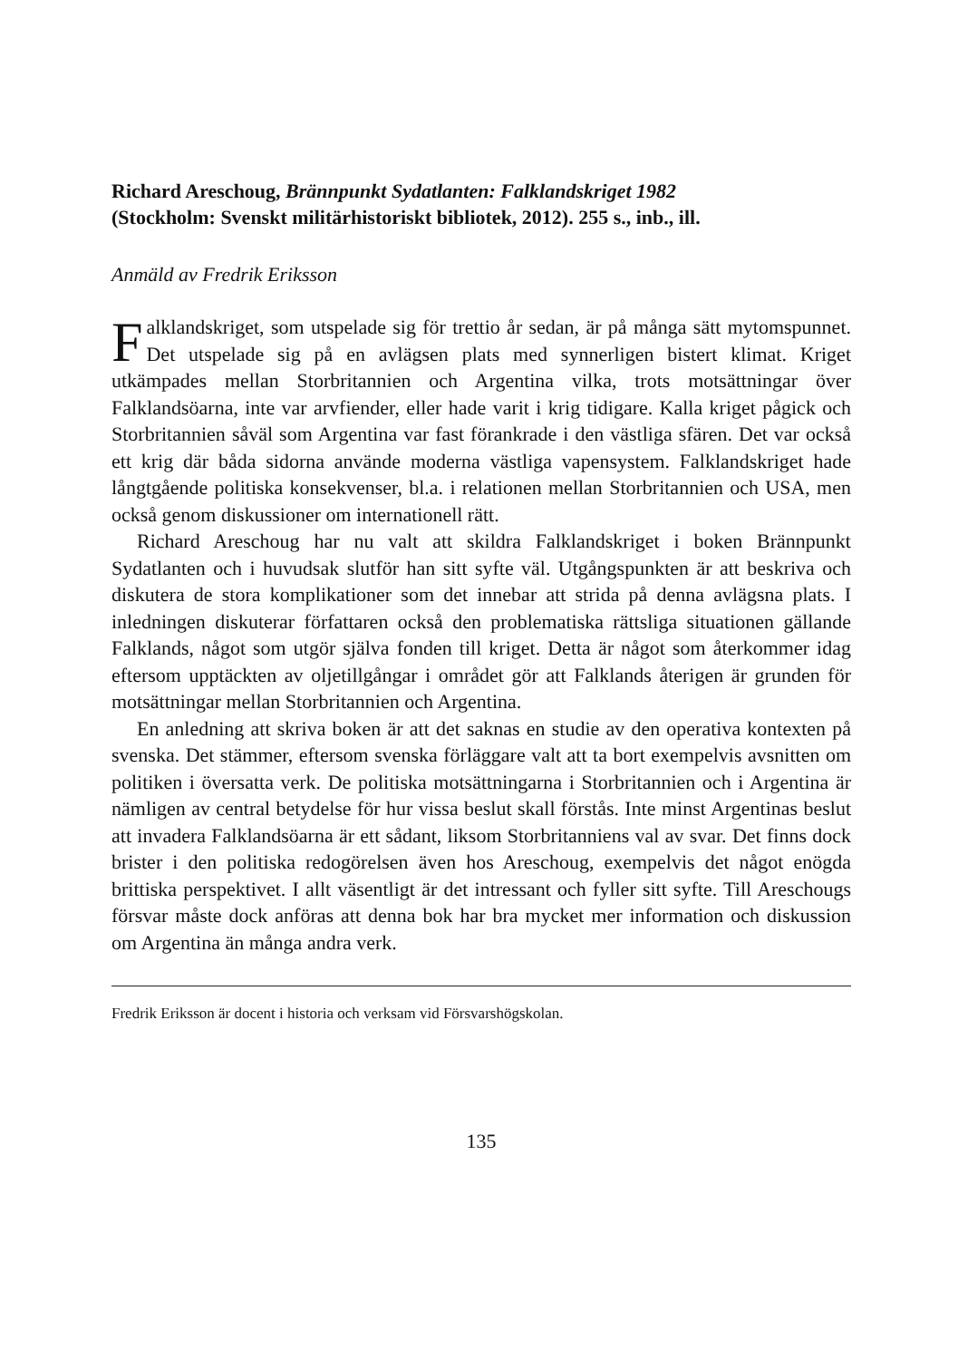Richard Areschoug, Brännpunkt Sydatlanten: Falklandskriget 1982
(Stockholm: Svenskt militärhistoriskt bibliotek, 2012). 255 s., inb., ill.
Anmäld av Fredrik Eriksson
Falklandskriget, som utspelade sig för trettio år sedan, är på många sätt mytomspunnet. Det utspelade sig på en avlägsen plats med synnerligen bistert klimat. Kriget utkämpades mellan Storbritannien och Argentina vilka, trots motsättningar över Falklandsöarna, inte var arvfiender, eller hade varit i krig tidigare. Kalla kriget pågick och Storbritannien såväl som Argentina var fast förankrade i den västliga sfären. Det var också ett krig där båda sidorna använde moderna västliga vapensystem. Falklandskriget hade långtgående politiska konsekvenser, bl.a. i relationen mellan Storbritannien och USA, men också genom diskussioner om internationell rätt.
Richard Areschoug har nu valt att skildra Falklandskriget i boken Brännpunkt Sydatlanten och i huvudsak slutför han sitt syfte väl. Utgångspunkten är att beskriva och diskutera de stora komplikationer som det innebar att strida på denna avlägsna plats. I inledningen diskuterar författaren också den problematiska rättsliga situationen gällande Falklands, något som utgör själva fonden till kriget. Detta är något som återkommer idag eftersom upptäckten av oljetillgångar i området gör att Falklands återigen är grunden för motsättningar mellan Storbritannien och Argentina.
En anledning att skriva boken är att det saknas en studie av den operativa kontexten på svenska. Det stämmer, eftersom svenska förläggare valt att ta bort exempelvis avsnitten om politiken i översatta verk. De politiska motsättningarna i Storbritannien och i Argentina är nämligen av central betydelse för hur vissa beslut skall förstås. Inte minst Argentinas beslut att invadera Falklandsöarna är ett sådant, liksom Storbritanniens val av svar. Det finns dock brister i den politiska redogörelsen även hos Areschoug, exempelvis det något enögda brittiska perspektivet. I allt väsentligt är det intressant och fyller sitt syfte. Till Areschougs försvar måste dock anföras att denna bok har bra mycket mer information och diskussion om Argentina än många andra verk.
Fredrik Eriksson är docent i historia och verksam vid Försvarshögskolan.
135